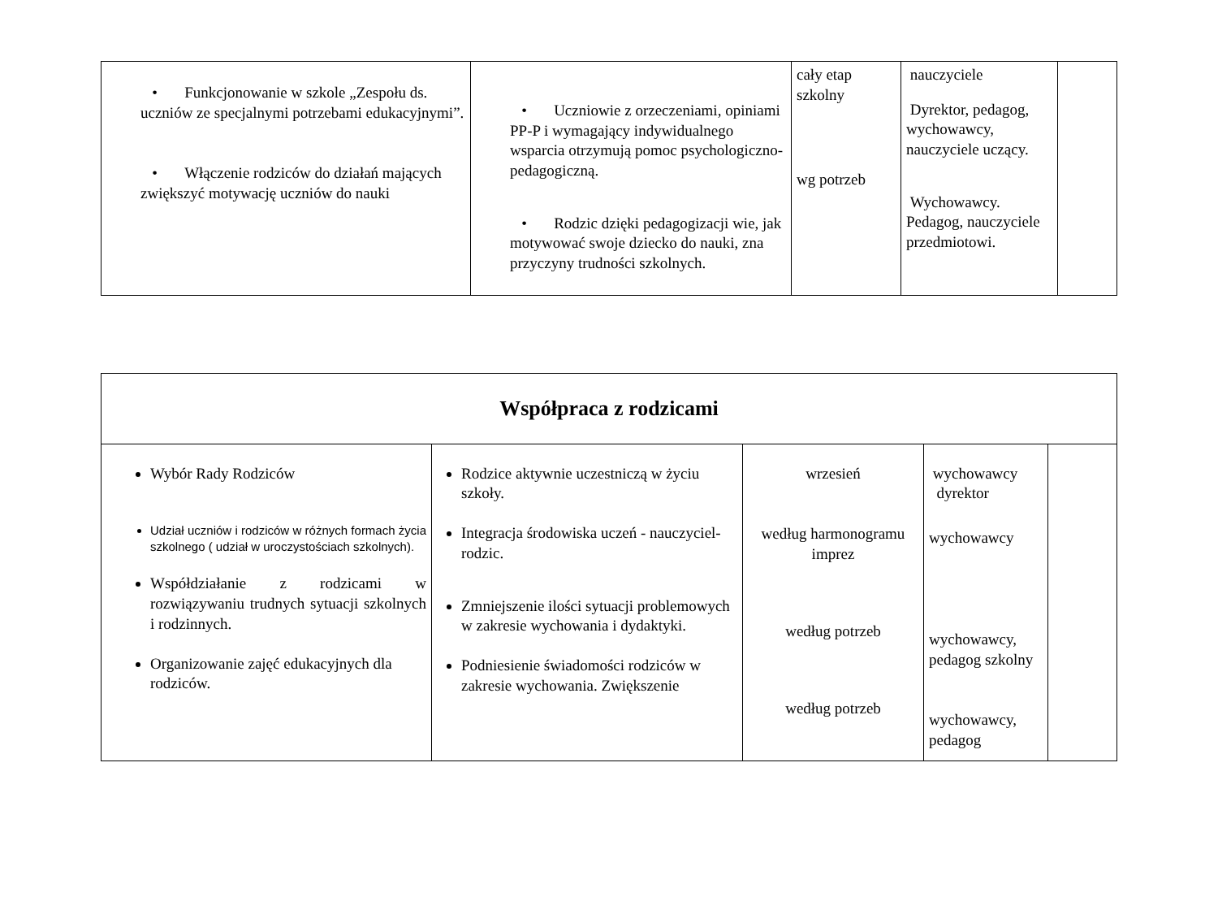| • Funkcjonowanie w szkole „Zespołu ds. uczniów ze specjalnymi potrzebami edukacyjnymi”. • Włączenie rodziców do działań mających zwiększyć motywację uczniów do nauki | • Uczniowie z orzeczeniami, opiniami PP-P i wymagający indywidualnego wsparcia otrzymują pomoc psychologiczno-pedagogiczną. • Rodzic dzięki pedagogizacji wie, jak motywować swoje dziecko do nauki, zna przyczyny trudności szkolnych. | cały etap szkolny wg potrzeb | nauczyciele Dyrektor, pedagog, wychowawcy, nauczyciele uczący. Wychowawcy. Pedagog, nauczyciele przedmiotowi. | |
| Współpraca z rodzicami | | | | |
| --- | --- | --- | --- | --- |
| Wybór Rady Rodziców Udział uczniów i rodziców w różnych formach życia szkolnego ( udział w uroczystościach szkolnych). Współdziałanie z rodzicami w rozwiązywaniu trudnych sytuacji szkolnych i rodzinnych. Organizowanie zajęć edukacyjnych dla rodziców. | Rodzice aktywnie uczestniczą w życiu szkoły. Integracja środowiska uczeń - nauczyciel- rodzic. Zmniejszenie ilości sytuacji problemowych w zakresie wychowania i dydaktyki. Podniesienie świadomości rodziców w zakresie wychowania. Zwiększenie | wrzesień według harmonogramu imprez według potrzeb według potrzeb | wychowawcy dyrektor wychowawcy wychowawcy, pedagog szkolny wychowawcy, pedagog | |